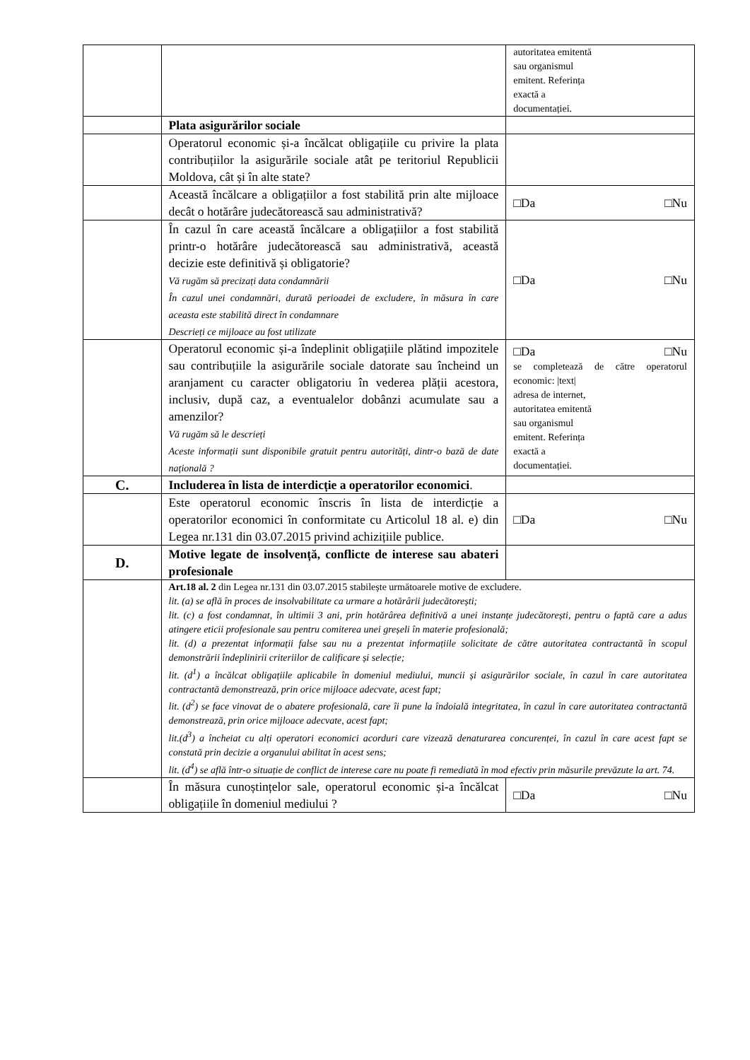| | | autoritatea emitentă sau organismul emitent. Referința exactă a documentației. |
| | Plata asigurărilor sociale | |
| | Operatorul economic și-a încălcat obligațiile cu privire la plata contribuțiilor la asigurările sociale atât pe teritoriul Republicii Moldova, cât și în alte state? | |
| | Această încălcare a obligațiilor a fost stabilită prin alte mijloace decât o hotărâre judecătorească sau administrativă? | □Da □Nu |
| | În cazul în care această încălcare a obligațiilor a fost stabilită printr-o hotărâre judecătorească sau administrativă, această decizie este definitivă și obligatorie? Vă rugăm să precizați data condamnării În cazul unei condamnări, durată perioadei de excludere, în măsura în care aceasta este stabilită direct în condamnare Descrieți ce mijloace au fost utilizate | □Da □Nu |
| | Operatorul economic și-a îndeplinit obligațiile plătind impozitele sau contribuțiile la asigurările sociale datorate sau încheind un aranjament cu caracter obligatoriu în vederea plății acestora, inclusiv, după caz, a eventualelor dobânzi acumulate sau a amenzilor? Vă rugăm să le descrieți Aceste informații sunt disponibile gratuit pentru autorități, dintr-o bază de date națională ? | □Da □Nu se completează de către operatorul economic: /text/ adresa de internet, autoritatea emitentă sau organismul emitent. Referința exactă a documentației. |
| C. | Includerea în lista de interdicție a operatorilor economici . | |
| | Este operatorul economic înscris în lista de interdicție a operatorilor economici în conformitate cu Articolul 18 al. e) din Legea nr.131 din 03.07.2015 privind achizițiile publice. | □Da □Nu |
| D. | Motive legate de insolvență, conflicte de interese sau abateri profesionale | |
| | Art.18 al. 2 din Legea nr.131 din 03.07.2015 stabilește următoarele motive de excludere. lit. (a) se află în proces de insolvabilitate ca urmare a hotărârii judecătorești; lit. (c) a fost condamnat, în ultimii 3 ani, prin hotărârea definitivă a unei instanțe judecătorești, pentru o faptă care a adus atingere eticii profesionale sau pentru comiterea unei greșeli în materie profesională; lit. (d) a prezentat informații false sau nu a prezentat informațiile solicitate de către autoritatea contractantă în scopul demonstrării îndeplinirii criteriilor de calificare și selecție; lit. (d<sup>1</sup>) a încălcat obligațiile aplicabile în domeniul mediului, muncii și asigurărilor sociale, în cazul în care autoritatea contractantă demonstrează, prin orice mijloace adecvate, acest fapt; lit. (d<sup>2</sup>) se face vinovat de o abatere profesională, care îi pune la îndoială integritatea, în cazul în care autoritatea contractantă demonstrează, prin orice mijloace adecvate, acest fapt; lit.(d<sup>3</sup>) a încheiat cu alți operatori economici acorduri care vizează denaturarea concurenței, în cazul în care acest fapt se constată prin decizie a organului abilitat în acest sens; lit. (d<sup>4</sup>) se află într-o situație de conflict de interese care nu poate fi remediată în mod efectiv prin măsurile prevăzute la art. 74. | |
| | În măsura cunoștințelor sale, operatorul economic și-a încălcat obligațiile în domeniul mediului ? | □Da □Nu |